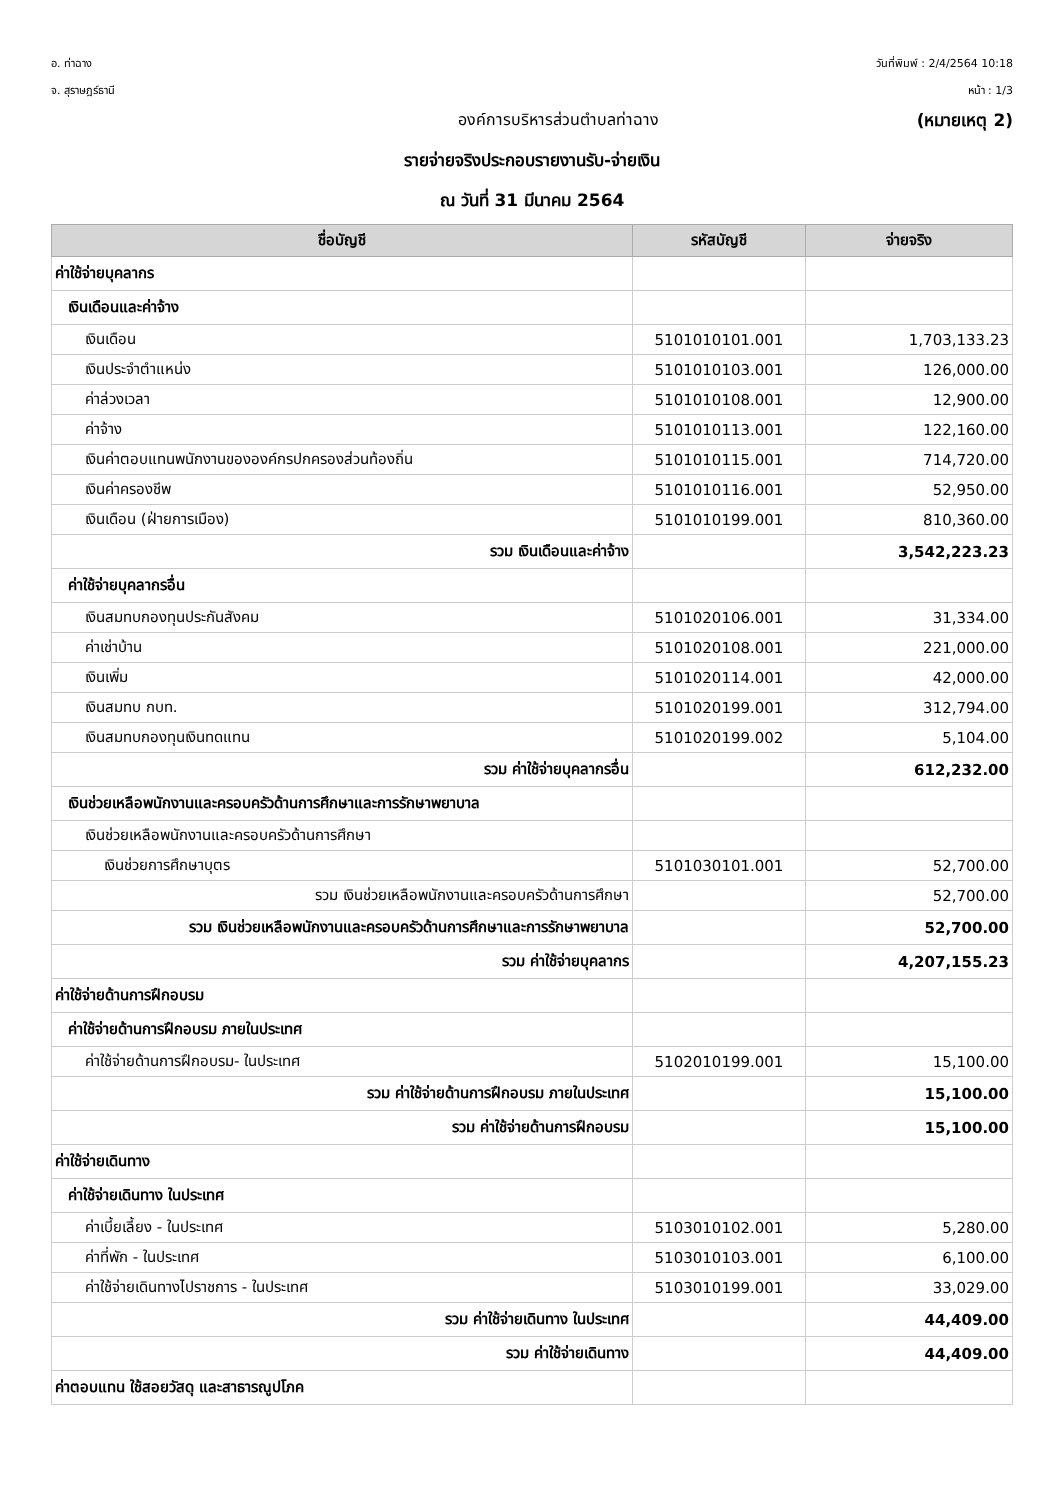อ. ท่าฉาง
จ. สุราษฎร์ธานี
วันที่พิมพ์ : 2/4/2564 10:18
หน้า : 1/3
องค์การบริหารส่วนตำบลท่าฉาง (หมายเหตุ 2)
รายจ่ายจริงประกอบรายงานรับ-จ่ายเงิน
ณ วันที่ 31 มีนาคม 2564
| ชื่อบัญชี | รหัสบัญชี | จ่ายจริง |
| --- | --- | --- |
| ค่าใช้จ่ายบุคลากร | | |
| เงินเดือนและค่าจ้าง | | |
| เงินเดือน | 5101010101.001 | 1,703,133.23 |
| เงินประจำตำแหน่ง | 5101010103.001 | 126,000.00 |
| ค่าล่วงเวลา | 5101010108.001 | 12,900.00 |
| ค่าจ้าง | 5101010113.001 | 122,160.00 |
| เงินค่าตอบแทนพนักงานขององค์กรปกครองส่วนท้องถิ่น | 5101010115.001 | 714,720.00 |
| เงินค่าครองชีพ | 5101010116.001 | 52,950.00 |
| เงินเดือน (ฝ่ายการเมือง) | 5101010199.001 | 810,360.00 |
| รวม เงินเดือนและค่าจ้าง | | 3,542,223.23 |
| ค่าใช้จ่ายบุคลากรอื่น | | |
| เงินสมทบกองทุนประกันสังคม | 5101020106.001 | 31,334.00 |
| ค่าเช่าบ้าน | 5101020108.001 | 221,000.00 |
| เงินเพิ่ม | 5101020114.001 | 42,000.00 |
| เงินสมทบ กบท. | 5101020199.001 | 312,794.00 |
| เงินสมทบกองทุนเงินทดแทน | 5101020199.002 | 5,104.00 |
| รวม ค่าใช้จ่ายบุคลากรอื่น | | 612,232.00 |
| เงินช่วยเหลือพนักงานและครอบครัวด้านการศึกษาและการรักษาพยาบาล | | |
| เงินช่วยเหลือพนักงานและครอบครัวด้านการศึกษา | | |
| เงินช่วยการศึกษาบุตร | 5101030101.001 | 52,700.00 |
| รวม เงินช่วยเหลือพนักงานและครอบครัวด้านการศึกษา | | 52,700.00 |
| รวม เงินช่วยเหลือพนักงานและครอบครัวด้านการศึกษาและการรักษาพยาบาล | | 52,700.00 |
| รวม ค่าใช้จ่ายบุคลากร | | 4,207,155.23 |
| ค่าใช้จ่ายด้านการฝึกอบรม | | |
| ค่าใช้จ่ายด้านการฝึกอบรม ภายในประเทศ | | |
| ค่าใช้จ่ายด้านการฝึกอบรม- ในประเทศ | 5102010199.001 | 15,100.00 |
| รวม ค่าใช้จ่ายด้านการฝึกอบรม ภายในประเทศ | | 15,100.00 |
| รวม ค่าใช้จ่ายด้านการฝึกอบรม | | 15,100.00 |
| ค่าใช้จ่ายเดินทาง | | |
| ค่าใช้จ่ายเดินทาง ในประเทศ | | |
| ค่าเบี้ยเลี้ยง - ในประเทศ | 5103010102.001 | 5,280.00 |
| ค่าที่พัก - ในประเทศ | 5103010103.001 | 6,100.00 |
| ค่าใช้จ่ายเดินทางไปราชการ - ในประเทศ | 5103010199.001 | 33,029.00 |
| รวม ค่าใช้จ่ายเดินทาง ในประเทศ | | 44,409.00 |
| รวม ค่าใช้จ่ายเดินทาง | | 44,409.00 |
| ค่าตอบแทน ใช้สอยวัสดุ และสาธารณูปโภค | | |